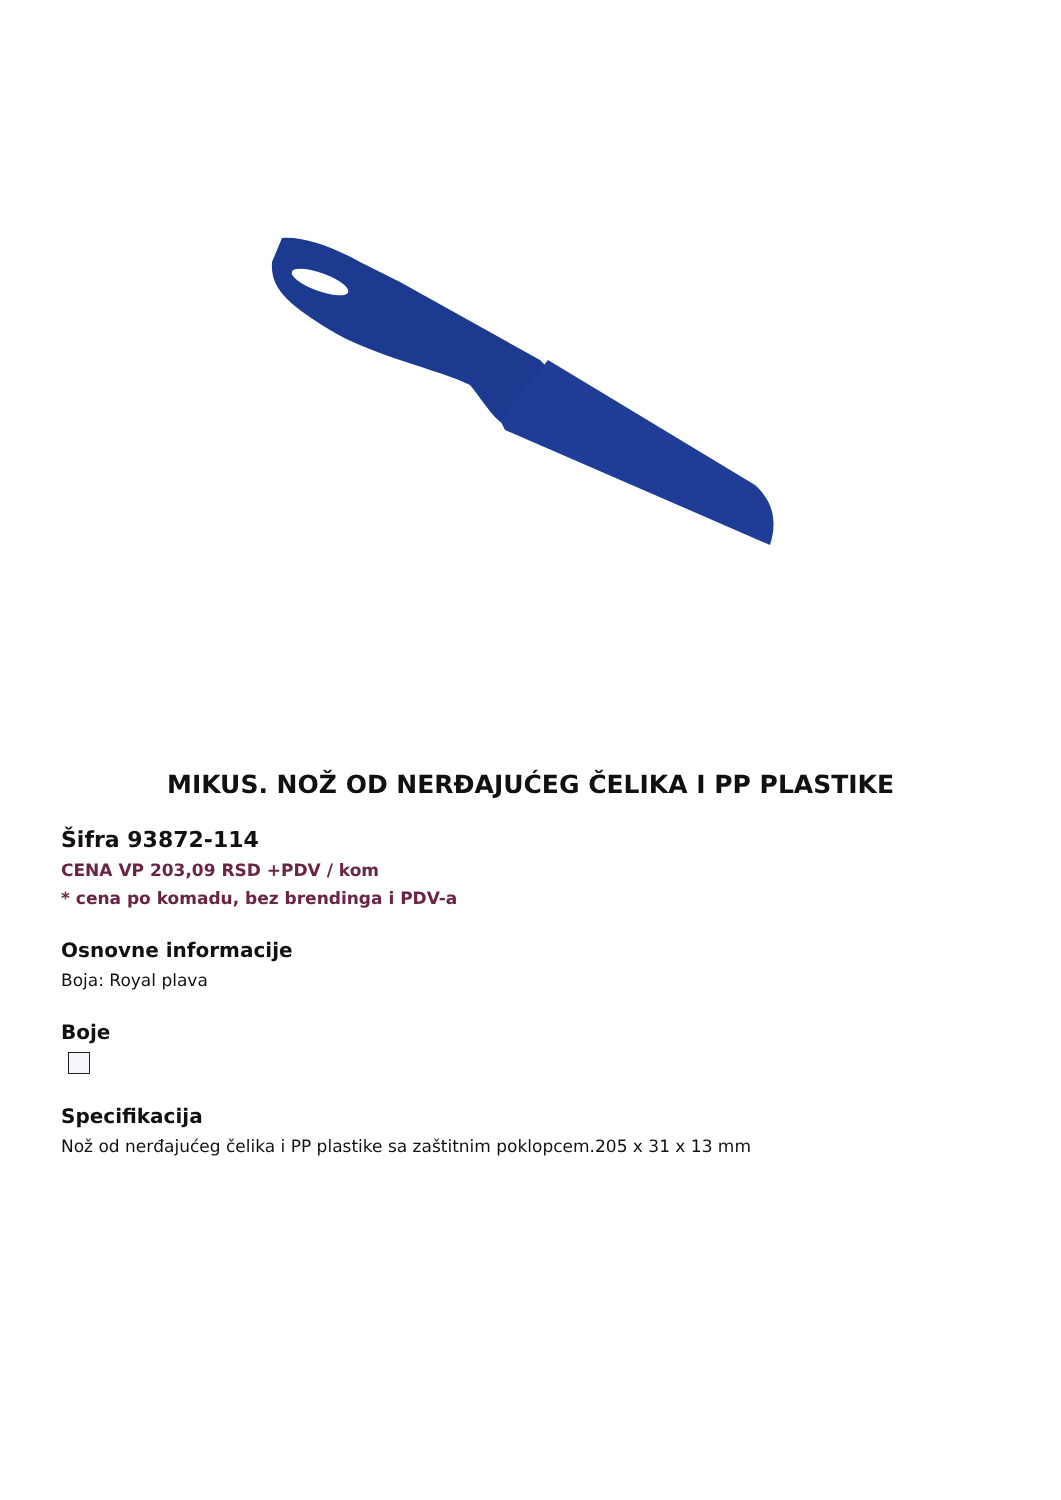MIKUS. NOŽ OD NERĐAJUĆEG ČELIKA I PP PLASTIKE
Šifra 93872-114
CENA VP 203,09 RSD +PDV / kom
* cena po komadu, bez brendinga i PDV-a
Osnovne informacije
Boja: Royal plava
Boje
Specifikacija
Nož od nerđajućeg čelika i PP plastike sa zaštitnim poklopcem.205 x 31 x 13 mm